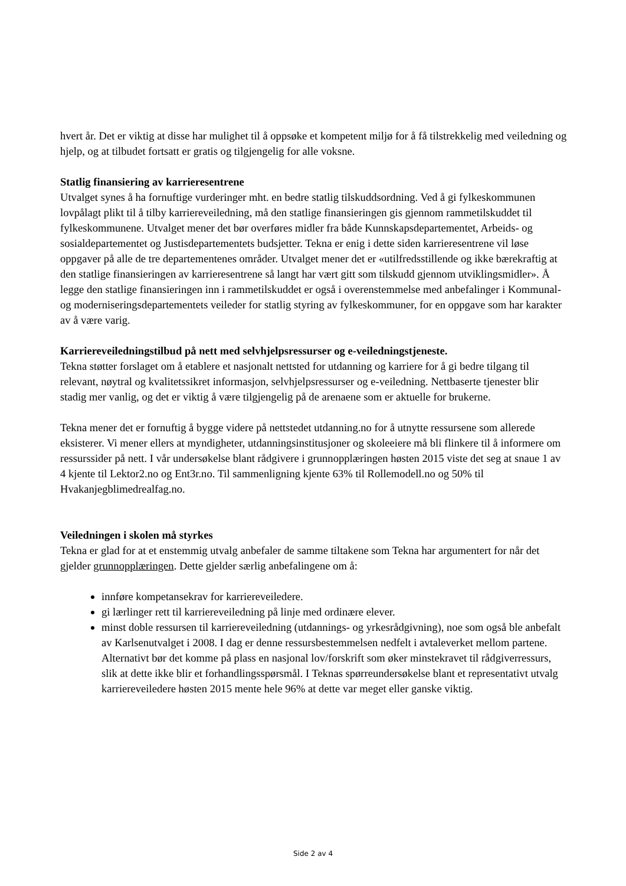hvert år. Det er viktig at disse har mulighet til å oppsøke et kompetent miljø for å få tilstrekkelig med veiledning og hjelp, og at tilbudet fortsatt er gratis og tilgjengelig for alle voksne.
Statlig finansiering av karrieresentrene
Utvalget synes å ha fornuftige vurderinger mht. en bedre statlig tilskuddsordning. Ved å gi fylkeskommunen lovpålagt plikt til å tilby karriereveiledning, må den statlige finansieringen gis gjennom rammetilskuddet til fylkeskommunene. Utvalget mener det bør overføres midler fra både Kunnskapsdepartementet, Arbeids- og sosialdepartementet og Justisdepartementets budsjetter. Tekna er enig i dette siden karrieresentrene vil løse oppgaver på alle de tre departementenes områder. Utvalget mener det er «utilfredsstillende og ikke bærekraftig at den statlige finansieringen av karrieresentrene så langt har vært gitt som tilskudd gjennom utviklingsmidler». Å legge den statlige finansieringen inn i rammetilskuddet er også i overenstemmelse med anbefalinger i Kommunal- og moderniseringsdepartementets veileder for statlig styring av fylkeskommuner, for en oppgave som har karakter av å være varig.
Karriereveiledningstilbud på nett med selvhjelpsressurser og e-veiledningstjeneste.
Tekna støtter forslaget om å etablere et nasjonalt nettsted for utdanning og karriere for å gi bedre tilgang til relevant, nøytral og kvalitetssikret informasjon, selvhjelpsressurser og e-veiledning. Nettbaserte tjenester blir stadig mer vanlig, og det er viktig å være tilgjengelig på de arenaene som er aktuelle for brukerne.
Tekna mener det er fornuftig å bygge videre på nettstedet utdanning.no for å utnytte ressursene som allerede eksisterer. Vi mener ellers at myndigheter, utdanningsinstitusjoner og skoleeiere må bli flinkere til å informere om ressurssider på nett. I vår undersøkelse blant rådgivere i grunnopplæringen høsten 2015 viste det seg at snaue 1 av 4 kjente til Lektor2.no og Ent3r.no. Til sammenligning kjente 63% til Rollemodell.no og 50% til Hvakanjegblimedrealfag.no.
Veiledningen i skolen må styrkes
Tekna er glad for at et enstemmig utvalg anbefaler de samme tiltakene som Tekna har argumentert for når det gjelder grunnopplæringen. Dette gjelder særlig anbefalingene om å:
innføre kompetansekrav for karriereveiledere.
gi lærlinger rett til karriereveiledning på linje med ordinære elever.
minst doble ressursen til karriereveiledning (utdannings- og yrkesrådgivning), noe som også ble anbefalt av Karlsenutvalget i 2008. I dag er denne ressursbestemmelsen nedfelt i avtaleverket mellom partene. Alternativt bør det komme på plass en nasjonal lov/forskrift som øker minstekravet til rådgiverressurs, slik at dette ikke blir et forhandlingsspørsmål. I Teknas spørreundersøkelse blant et representativt utvalg karriereveiledere høsten 2015 mente hele 96% at dette var meget eller ganske viktig.
Side 2 av 4